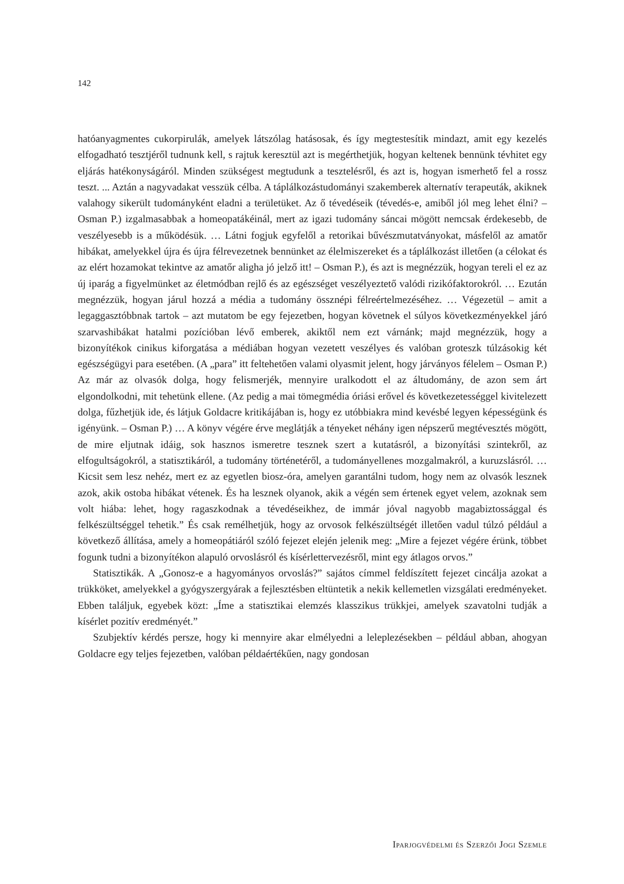142
hatóanyagmentes cukorpirulák, amelyek látszólag hatásosak, és így megtestesítik mindazt, amit egy kezelés elfogadható tesztjéről tudnunk kell, s rajtuk keresztül azt is megérthetjük, hogyan keltenek bennünk tévhitet egy eljárás hatékonyságáról. Minden szükségest megtudunk a tesztelésről, és azt is, hogyan ismerhető fel a rossz teszt. ... Aztán a nagyvadakat vesszük célba. A táplálkozástudományi szakemberek alternatív terapeuták, akiknek valahogy sikerült tudományként eladni a területüket. Az ő tévedéseik (tévedés-e, amiből jól meg lehet élni? – Osman P.) izgalmasabbak a homeopatákéinál, mert az igazi tudomány sáncai mögött nemcsak érdekesebb, de veszélyesebb is a működésük. … Látni fogjuk egyfelől a retorikai bűvészmutatványokat, másfelől az amatőr hibákat, amelyekkel újra és újra félrevezetnek bennünket az élelmiszereket és a táplálkozást illetően (a célokat és az elért hozamokat tekintve az amatőr aligha jó jelző itt! – Osman P.), és azt is megnézzük, hogyan tereli el ez az új iparág a figyelmünket az életmódban rejlő és az egészséget veszélyeztető valódi rizikófaktorokról. … Ezután megnézzük, hogyan járul hozzá a média a tudomány össznépi félreértelmezéséhez. … Végezetül – amit a legaggasztóbbnak tartok – azt mutatom be egy fejezetben, hogyan követnek el súlyos következményekkel járó szarvashibákat hatalmi pozícióban lévő emberek, akiktől nem ezt várnánk; majd megnézzük, hogy a bizonyítékok cinikus kiforgatása a médiában hogyan vezetett veszélyes és valóban groteszk túlzásokig két egészségügyi para esetében. (A „para” itt feltehetően valami olyasmit jelent, hogy járványos félelem – Osman P.) Az már az olvasók dolga, hogy felismerjék, mennyire uralkodott el az áltudomány, de azon sem árt elgondolkodni, mit tehetünk ellene. (Az pedig a mai tömegmédia óriási erővel és következetességgel kivitelezett dolga, fűzhetjük ide, és látjuk Goldacre kritikájában is, hogy ez utóbbiakra mind kevésbé legyen képességünk és igényünk. – Osman P.) … A könyv végére érve meglátják a tényeket néhány igen népszerű megtévesztés mögött, de mire eljutnak idáig, sok hasznos ismeretre tesznek szert a kutatásról, a bizonyítási szintekről, az elfogultságokról, a statisztikáról, a tudomány történetéről, a tudományellenes mozgalmakról, a kuruzslásról. … Kicsit sem lesz nehéz, mert ez az egyetlen biosz-óra, amelyen garantálni tudom, hogy nem az olvasók lesznek azok, akik ostoba hibákat vétenek. És ha lesznek olyanok, akik a végén sem értenek egyet velem, azoknak sem volt hiába: lehet, hogy ragaszkodnak a tévedéseikhez, de immár jóval nagyobb magabiztossággal és felkészültséggel tehetik.” És csak remélhetjük, hogy az orvosok felkészültségét illetően vadul túlzó például a következő állítása, amely a homeopátiáról szóló fejezet elején jelenik meg: „Mire a fejezet végére érünk, többet fogunk tudni a bizonyítékon alapuló orvoslásról és kísérlettervezésről, mint egy átlagos orvos.”
Statisztikák. A „Gonosz-e a hagyományos orvoslás?” sajátos címmel feldíszített fejezet cincálja azokat a trükköket, amelyekkel a gyógyszergyárak a fejlesztésben eltüntetik a nekik kellemetlen vizsgálati eredményeket. Ebben találjuk, egyebek közt: „Íme a statisztikai elemzés klasszikus trükkjei, amelyek szavatolni tudják a kísérlet pozitív eredményét.”
Szubjektív kérdés persze, hogy ki mennyire akar elmélyedni a leleplezésekben – például abban, ahogyan Goldacre egy teljes fejezetben, valóban példaértékűen, nagy gondosan
Iparjogvédelmi és Szerzői Jogi Szemle